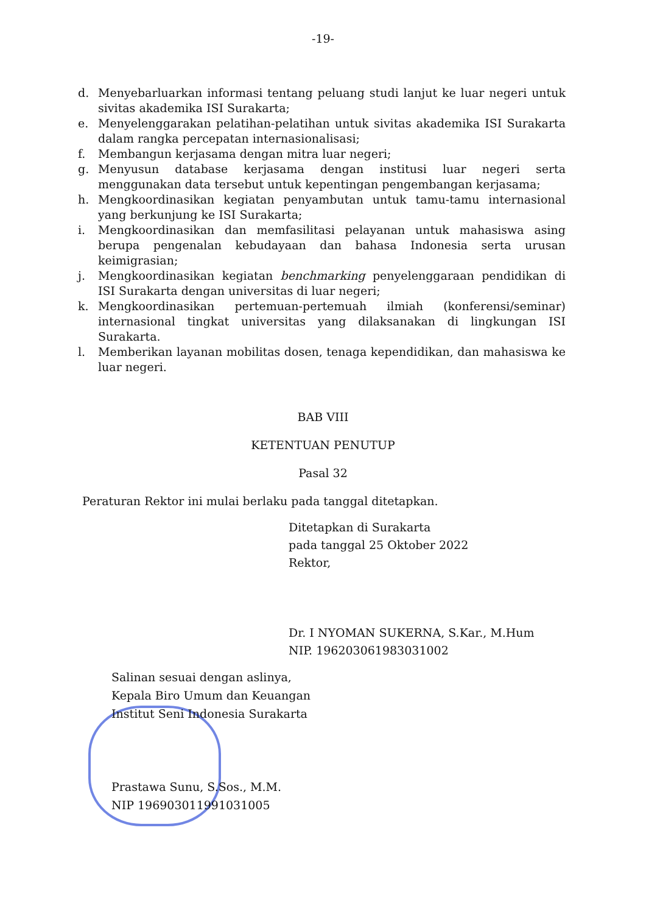-19-
d. Menyebarluarkan informasi tentang peluang studi lanjut ke luar negeri untuk sivitas akademika ISI Surakarta;
e. Menyelenggarakan pelatihan-pelatihan untuk sivitas akademika ISI Surakarta dalam rangka percepatan internasionalisasi;
f. Membangun kerjasama dengan mitra luar negeri;
g. Menyusun database kerjasama dengan institusi luar negeri serta menggunakan data tersebut untuk kepentingan pengembangan kerjasama;
h. Mengkoordinasikan kegiatan penyambutan untuk tamu-tamu internasional yang berkunjung ke ISI Surakarta;
i. Mengkoordinasikan dan memfasilitasi pelayanan untuk mahasiswa asing berupa pengenalan kebudayaan dan bahasa Indonesia serta urusan keimigrasian;
j. Mengkoordinasikan kegiatan benchmarking penyelenggaraan pendidikan di ISI Surakarta dengan universitas di luar negeri;
k. Mengkoordinasikan pertemuan-pertemuah ilmiah (konferensi/seminar) internasional tingkat universitas yang dilaksanakan di lingkungan ISI Surakarta.
l. Memberikan layanan mobilitas dosen, tenaga kependidikan, dan mahasiswa ke luar negeri.
BAB VIII
KETENTUAN PENUTUP
Pasal 32
Peraturan Rektor ini mulai berlaku pada tanggal ditetapkan.
Ditetapkan di Surakarta
pada tanggal 25 Oktober 2022
Rektor,
Dr. I NYOMAN SUKERNA, S.Kar., M.Hum
NIP. 196203061983031002
Salinan sesuai dengan aslinya,
Kepala Biro Umum dan Keuangan
Institut Seni Indonesia Surakarta
Prastawa Sunu, S.Sos., M.M.
NIP 196903011991031005